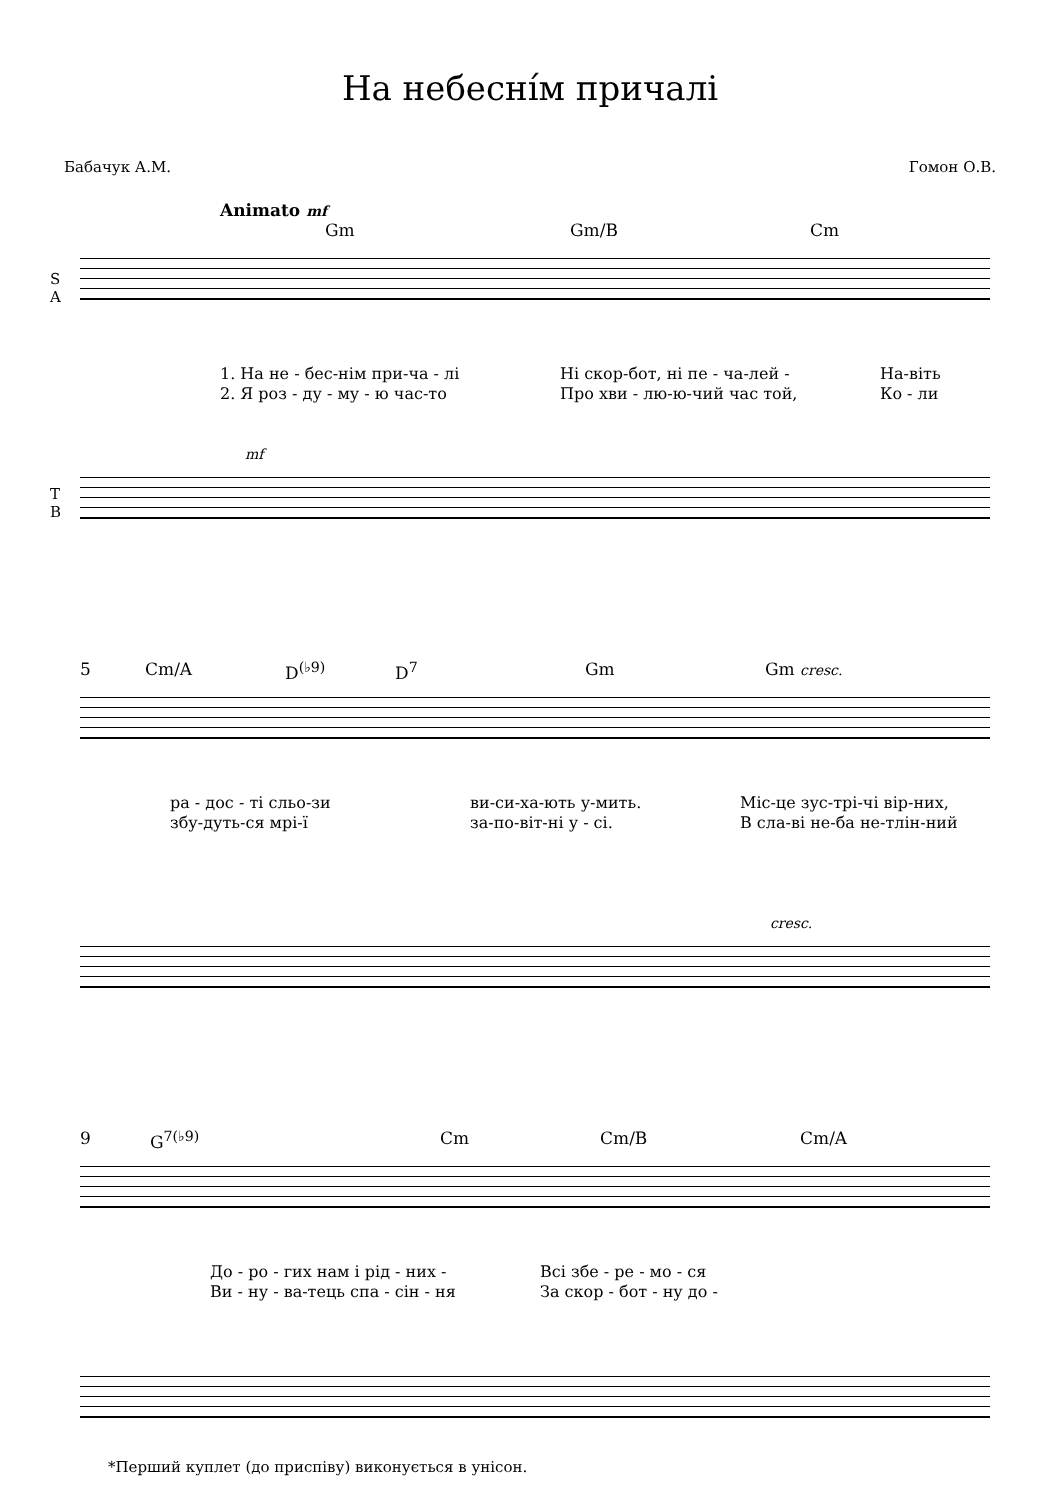На небесні́м причалі
Бабачук А.М. Гомон О.В.
Animato mf
Gm Gm/B Cm
S
A
1. На не - бес-нім при-ча - лі Ні скор-бот, ні пе - ча-лей - На-віть
2. Я роз - ду - му - ю час-то Про хви - лю-ю-чий час той, Ко - ли
mf
T
B
5 Cm/A D<sup>(♭9)</sup> D<sup>7</sup> Gm Gm cresc.
ра - дос - ті сльо-зи ви-си-ха-ють у-мить. Міс-це зус-трі-чі вір-них,
збу-дуть-ся мрі-ї за-по-віт-ні у - сі. В сла-ві не-ба не-тлін-ний
cresc.
9 G<sup>7(♭9)</sup> Cm Cm/B Cm/A
До - ро - гих нам і рід - них - Всі збе - ре - мо - ся
Ви - ну - ва-тець спа - сін - ня За скор - бот - ну до -
*Перший куплет (до приспіву) виконується в унісон.